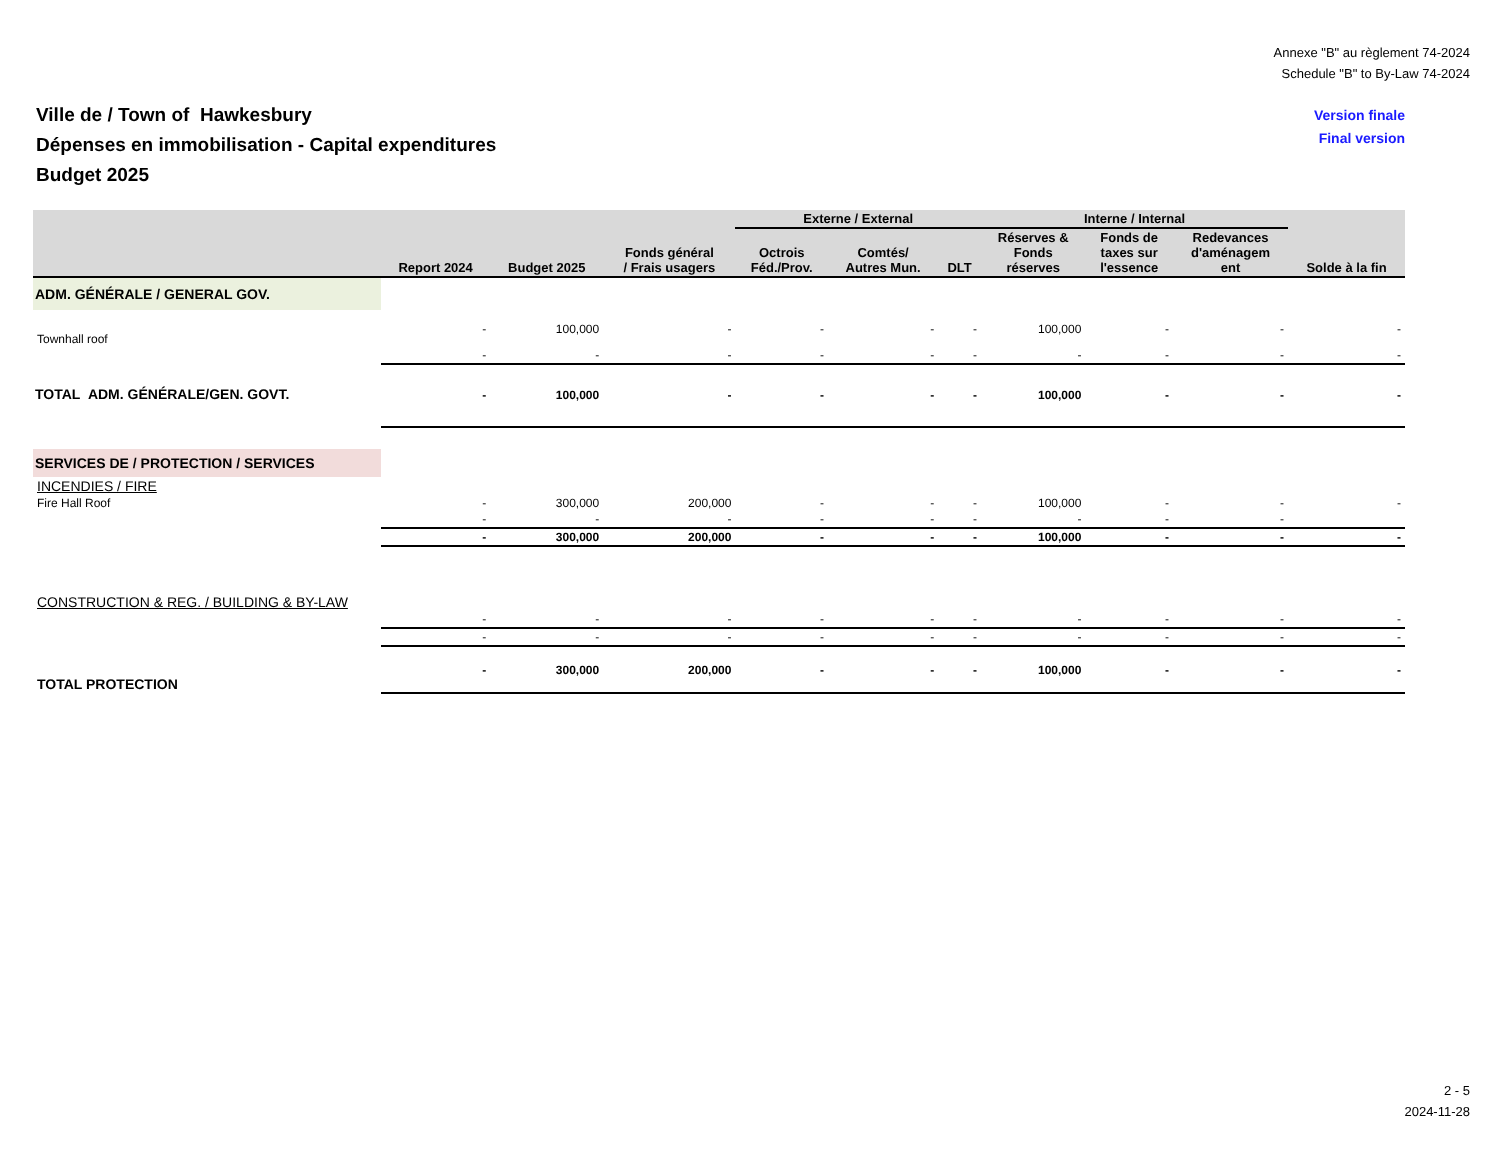Annexe "B" au règlement 74-2024
Schedule "B" to By-Law 74-2024
Ville de / Town of Hawkesbury
Dépenses en immobilisation - Capital expenditures
Budget 2025
Version finale
Final version
| | | | | Externe / External | | | Interne / Internal | | | |
| --- | --- | --- | --- | --- | --- | --- | --- | --- | --- | --- |
| | Report 2024 | Budget 2025 | Fonds général / Frais usagers | Octrois Féd./Prov. | Comtés/ Autres Mun. | DLT | Réserves & Fonds réserves | Fonds de taxes sur l'essence | Redevances d'aménagem ent | Solde à la fin |
| ADM. GÉNÉRALE / GENERAL GOV. | | | | | | | | | | |
| Townhall roof | - | 100,000 | - | - | - | - | 100,000 | - | - | - |
| | - | - | - | - | - | - | - | - | - | - |
| TOTAL ADM. GÉNÉRALE/GEN. GOVT. | - | 100,000 | - | - | - | - | 100,000 | - | - | - |
| SERVICES DE / PROTECTION / SERVICES | | | | | | | | | | |
| INCENDIES / FIRE | | | | | | | | | | |
| Fire Hall Roof | - | 300,000 | 200,000 | - | - | - | 100,000 | - | - | - |
| | - | - | - | - | - | - | - | - | - | |
| | - | 300,000 | 200,000 | - | - | - | 100,000 | - | - | - |
| CONSTRUCTION & REG. / BUILDING & BY-LAW | | | | | | | | | | |
| | - | - | - | - | - | - | - | - | - | - |
| | - | - | - | - | - | - | - | - | - | - |
| TOTAL PROTECTION | - | 300,000 | 200,000 | - | - | - | 100,000 | - | - | - |
2 - 5
2024-11-28